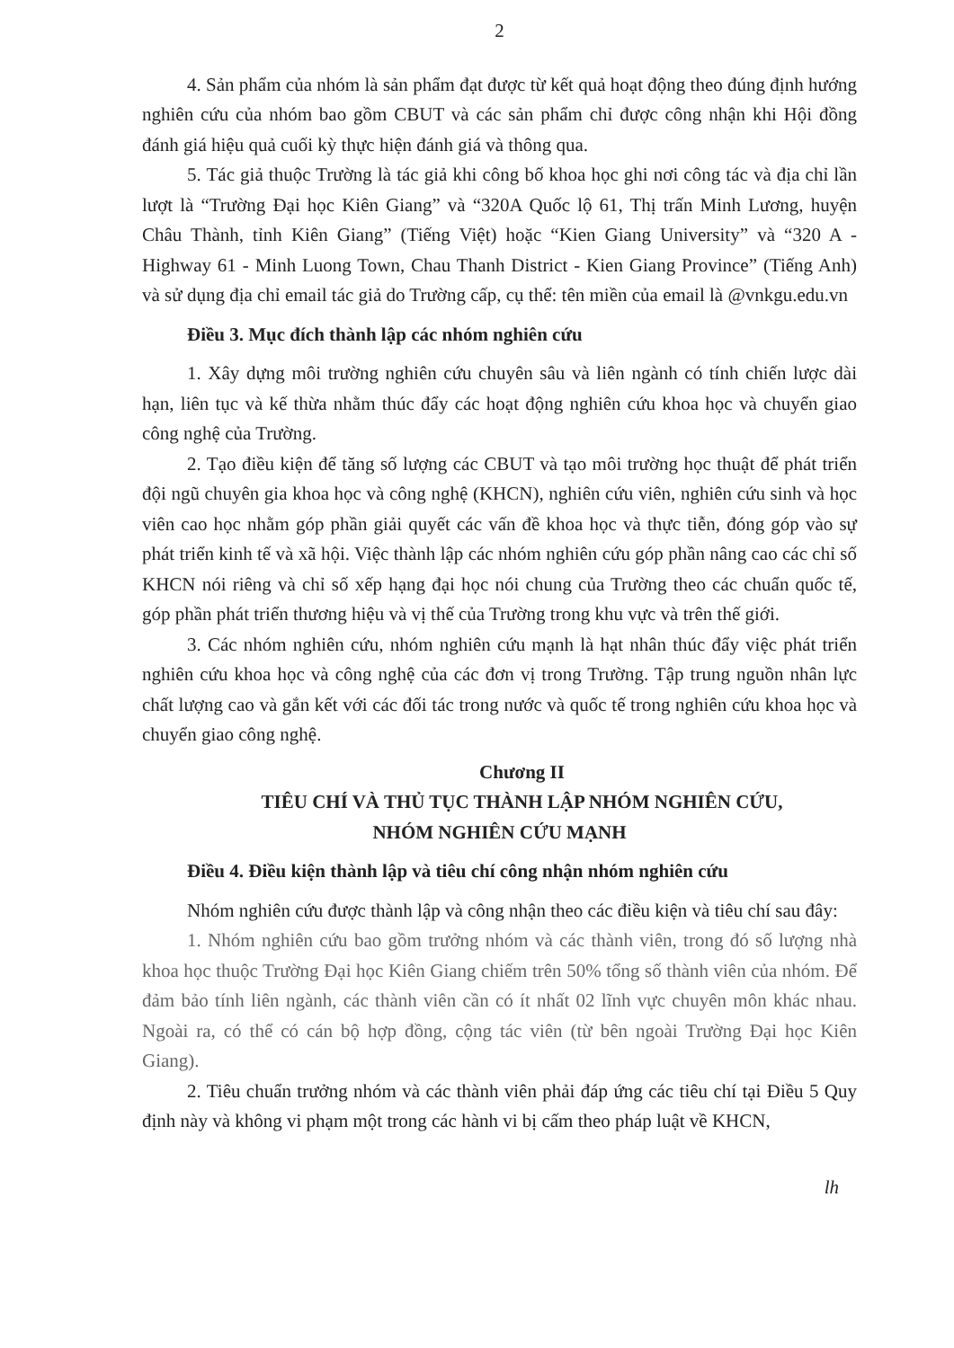2
4. Sản phẩm của nhóm là sản phẩm đạt được từ kết quả hoạt động theo đúng định hướng nghiên cứu của nhóm bao gồm CBUT và các sản phẩm chỉ được công nhận khi Hội đồng đánh giá hiệu quả cuối kỳ thực hiện đánh giá và thông qua.
5. Tác giả thuộc Trường là tác giả khi công bố khoa học ghi nơi công tác và địa chỉ lần lượt là “Trường Đại học Kiên Giang” và “320A Quốc lộ 61, Thị trấn Minh Lương, huyện Châu Thành, tỉnh Kiên Giang” (Tiếng Việt) hoặc “Kien Giang University” và “320 A - Highway 61 - Minh Luong Town, Chau Thanh District - Kien Giang Province” (Tiếng Anh) và sử dụng địa chỉ email tác giả do Trường cấp, cụ thể: tên miền của email là @vnkgu.edu.vn
Điều 3. Mục đích thành lập các nhóm nghiên cứu
1. Xây dựng môi trường nghiên cứu chuyên sâu và liên ngành có tính chiến lược dài hạn, liên tục và kế thừa nhằm thúc đẩy các hoạt động nghiên cứu khoa học và chuyển giao công nghệ của Trường.
2. Tạo điều kiện để tăng số lượng các CBUT và tạo môi trường học thuật để phát triển đội ngũ chuyên gia khoa học và công nghệ (KHCN), nghiên cứu viên, nghiên cứu sinh và học viên cao học nhằm góp phần giải quyết các vấn đề khoa học và thực tiễn, đóng góp vào sự phát triển kinh tế và xã hội. Việc thành lập các nhóm nghiên cứu góp phần nâng cao các chỉ số KHCN nói riêng và chỉ số xếp hạng đại học nói chung của Trường theo các chuẩn quốc tế, góp phần phát triển thương hiệu và vị thế của Trường trong khu vực và trên thế giới.
3. Các nhóm nghiên cứu, nhóm nghiên cứu mạnh là hạt nhân thúc đẩy việc phát triển nghiên cứu khoa học và công nghệ của các đơn vị trong Trường. Tập trung nguồn nhân lực chất lượng cao và gắn kết với các đối tác trong nước và quốc tế trong nghiên cứu khoa học và chuyển giao công nghệ.
Chương II
TIÊU CHÍ VÀ THỦ TỤC THÀNH LẬP NHÓM NGHIÊN CỨU,
NHÓM NGHIÊN CỨU MẠNH
Điều 4. Điều kiện thành lập và tiêu chí công nhận nhóm nghiên cứu
Nhóm nghiên cứu được thành lập và công nhận theo các điều kiện và tiêu chí sau đây:
1. Nhóm nghiên cứu bao gồm trưởng nhóm và các thành viên, trong đó số lượng nhà khoa học thuộc Trường Đại học Kiên Giang chiếm trên 50% tổng số thành viên của nhóm. Để đảm bảo tính liên ngành, các thành viên cần có ít nhất 02 lĩnh vực chuyên môn khác nhau. Ngoài ra, có thể có cán bộ hợp đồng, cộng tác viên (từ bên ngoài Trường Đại học Kiên Giang).
2. Tiêu chuẩn trưởng nhóm và các thành viên phải đáp ứng các tiêu chí tại Điều 5 Quy định này và không vi phạm một trong các hành vi bị cấm theo pháp luật về KHCN,
lh